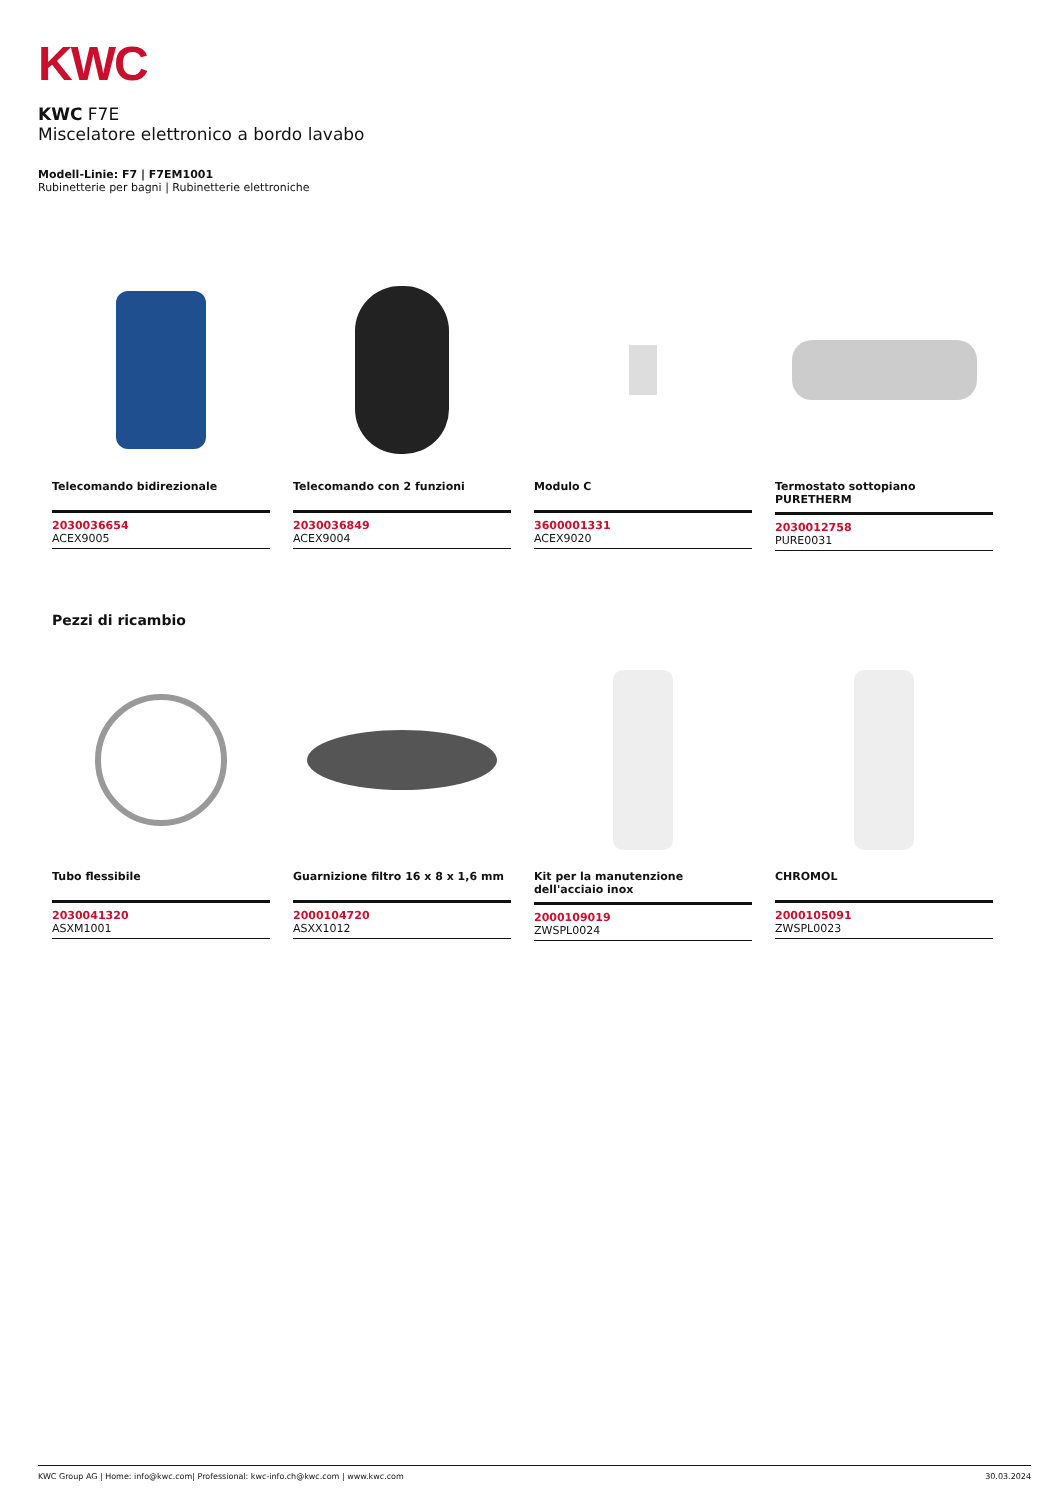KWC
KWC F7E
Miscelatore elettronico a bordo lavabo
Modell-Linie: F7 | F7EM1001
Rubinetterie per bagni | Rubinetterie elettroniche
Telecomando bidirezionale
2030036654
ACEX9005
Telecomando con 2 funzioni
2030036849
ACEX9004
Modulo C
3600001331
ACEX9020
Termostato sottopiano PURETHERM
2030012758
PURE0031
Pezzi di ricambio
Tubo flessibile
2030041320
ASXM1001
Guarnizione filtro 16 x 8 x 1,6 mm
2000104720
ASXX1012
Kit per la manutenzione dell'acciaio inox
2000109019
ZWSPL0024
CHROMOL
2000105091
ZWSPL0023
KWC Group AG | Home: info@kwc.com| Professional: kwc-info.ch@kwc.com | www.kwc.com 30.03.2024